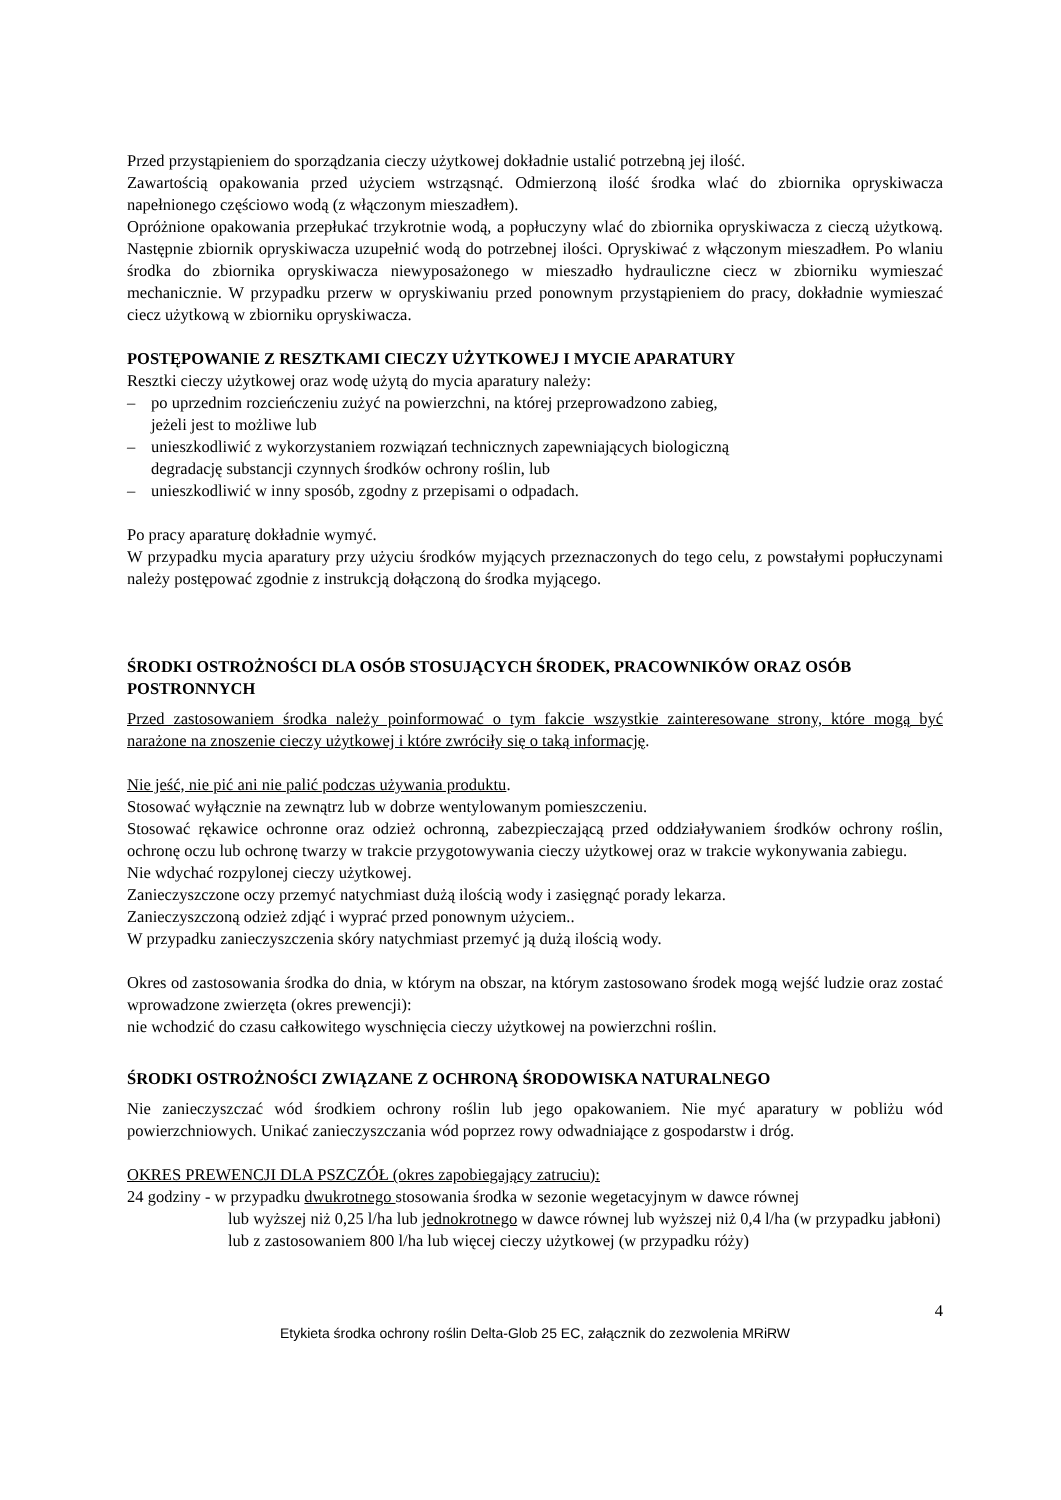Przed przystąpieniem do sporządzania cieczy użytkowej dokładnie ustalić potrzebną jej ilość.
Zawartością opakowania przed użyciem wstrząsnąć. Odmierzoną ilość środka wlać do zbiornika opryskiwacza napełnionego częściowo wodą (z włączonym mieszadłem).
Opróżnione opakowania przepłukać trzykrotnie wodą, a popłuczyny wlać do zbiornika opryskiwacza z cieczą użytkową. Następnie zbiornik opryskiwacza uzupełnić wodą do potrzebnej ilości. Opryskiwać z włączonym mieszadłem. Po wlaniu środka do zbiornika opryskiwacza niewyposażonego w mieszadło hydrauliczne ciecz w zbiorniku wymieszać mechanicznie. W przypadku przerw w opryskiwaniu przed ponownym przystąpieniem do pracy, dokładnie wymieszać ciecz użytkową w zbiorniku opryskiwacza.
POSTĘPOWANIE Z RESZTKAMI CIECZY UŻYTKOWEJ I MYCIE APARATURY
Resztki cieczy użytkowej oraz wodę użytą do mycia aparatury należy:
– po uprzednim rozcieńczeniu zużyć na powierzchni, na której przeprowadzono zabieg,
jeżeli jest to możliwe lub
– unieszkodliwić z wykorzystaniem rozwiązań technicznych zapewniających biologiczną
degradację substancji czynnych środków ochrony roślin, lub
– unieszkodliwić w inny sposób, zgodny z przepisami o odpadach.
Po pracy aparaturę dokładnie wymyć.
W przypadku mycia aparatury przy użyciu środków myjących przeznaczonych do tego celu, z powstałymi popłuczynami należy postępować zgodnie z instrukcją dołączoną do środka myjącego.
ŚRODKI OSTROŻNOŚCI DLA OSÓB STOSUJĄCYCH ŚRODEK, PRACOWNIKÓW ORAZ OSÓB POSTRONNYCH
Przed zastosowaniem środka należy poinformować o tym fakcie wszystkie zainteresowane strony, które mogą być narażone na znoszenie cieczy użytkowej i które zwróciły się o taką informację.
Nie jeść, nie pić ani nie palić podczas używania produktu.
Stosować wyłącznie na zewnątrz lub w dobrze wentylowanym pomieszczeniu.
Stosować rękawice ochronne oraz odzież ochronną, zabezpieczającą przed oddziaływaniem środków ochrony roślin, ochronę oczu lub ochronę twarzy w trakcie przygotowywania cieczy użytkowej oraz w trakcie wykonywania zabiegu.
Nie wdychać rozpylonej cieczy użytkowej.
Zanieczyszczone oczy przemyć natychmiast dużą ilością wody i zasięgnąć porady lekarza.
Zanieczyszczoną odzież zdjąć i wyprać przed ponownym użyciem..
W przypadku zanieczyszczenia skóry natychmiast przemyć ją dużą ilością wody.
Okres od zastosowania środka do dnia, w którym na obszar, na którym zastosowano środek mogą wejść ludzie oraz zostać wprowadzone zwierzęta (okres prewencji):
nie wchodzić do czasu całkowitego wyschnięcia cieczy użytkowej na powierzchni roślin.
ŚRODKI OSTROŻNOŚCI ZWIĄZANE Z OCHRONĄ ŚRODOWISKA NATURALNEGO
Nie zanieczyszczać wód środkiem ochrony roślin lub jego opakowaniem. Nie myć aparatury w pobliżu wód powierzchniowych. Unikać zanieczyszczania wód poprzez rowy odwadniające z gospodarstw i dróg.
OKRES PREWENCJI DLA PSZCZÓŁ (okres zapobiegający zatruciu):
24 godziny - w przypadku dwukrotnego stosowania środka w sezonie wegetacyjnym w dawce równej
lub wyższej niż 0,25 l/ha lub jednokrotnego w dawce równej lub wyższej niż 0,4 l/ha (w przypadku jabłoni) lub z zastosowaniem 800 l/ha lub więcej cieczy użytkowej (w przypadku róży)
4
Etykieta środka ochrony roślin Delta-Glob 25 EC, załącznik do zezwolenia MRiRW